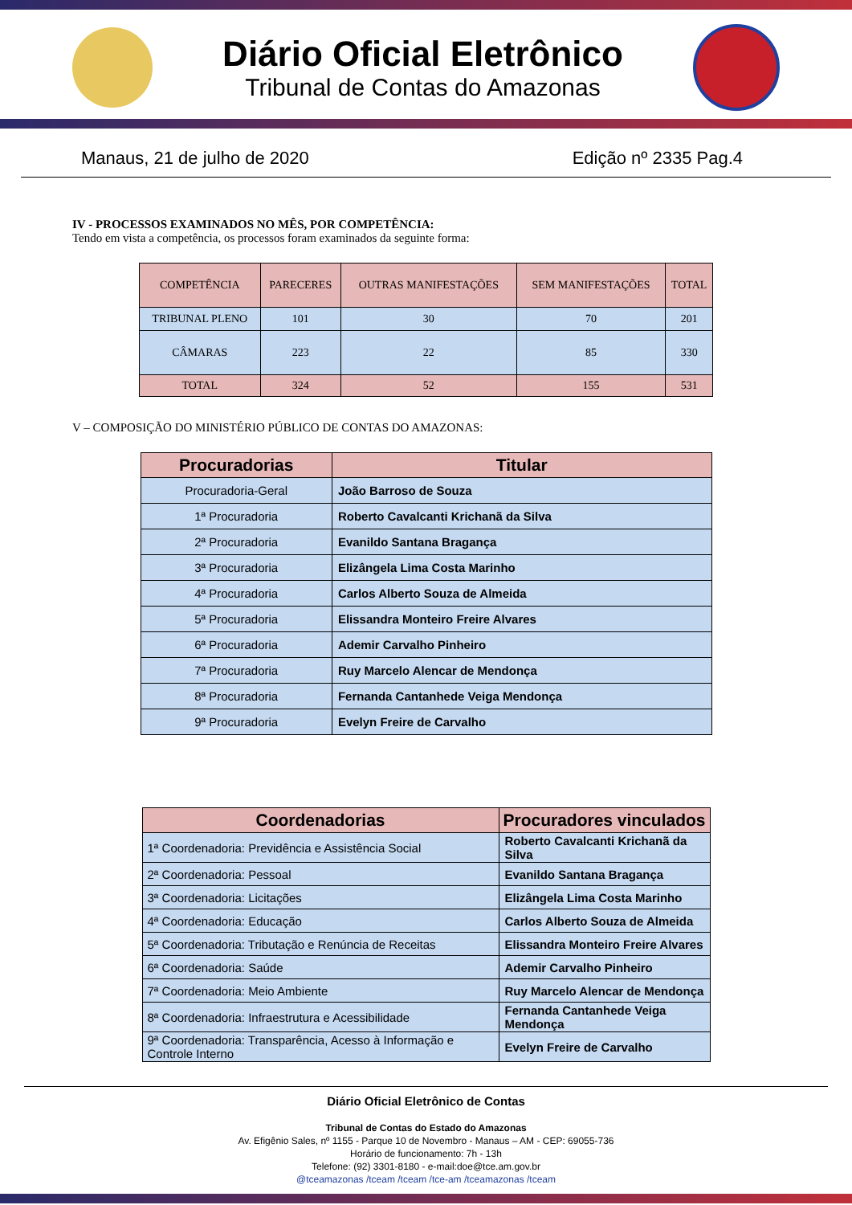Diário Oficial Eletrônico
Tribunal de Contas do Amazonas
Manaus, 21 de julho de 2020 Edição nº 2335 Pag.4
IV - PROCESSOS EXAMINADOS NO MÊS, POR COMPETÊNCIA:
Tendo em vista a competência, os processos foram examinados da seguinte forma:
| COMPETÊNCIA | PARECERES | OUTRAS MANIFESTAÇÕES | SEM MANIFESTAÇÕES | TOTAL |
| --- | --- | --- | --- | --- |
| TRIBUNAL PLENO | 101 | 30 | 70 | 201 |
| CÂMARAS | 223 | 22 | 85 | 330 |
| TOTAL | 324 | 52 | 155 | 531 |
V – COMPOSIÇÃO DO MINISTÉRIO PÚBLICO DE CONTAS DO AMAZONAS:
| Procuradorias | Titular |
| --- | --- |
| Procuradoria-Geral | João Barroso de Souza |
| 1ª Procuradoria | Roberto Cavalcanti Krichanã da Silva |
| 2ª Procuradoria | Evanildo Santana Bragança |
| 3ª Procuradoria | Elizângela Lima Costa Marinho |
| 4ª Procuradoria | Carlos Alberto Souza de Almeida |
| 5ª Procuradoria | Elissandra Monteiro Freire Alvares |
| 6ª Procuradoria | Ademir Carvalho Pinheiro |
| 7ª Procuradoria | Ruy Marcelo Alencar de Mendonça |
| 8ª Procuradoria | Fernanda Cantanhede Veiga Mendonça |
| 9ª Procuradoria | Evelyn Freire de Carvalho |
| Coordenadorias | Procuradores vinculados |
| --- | --- |
| 1ª Coordenadoria: Previdência e Assistência Social | Roberto Cavalcanti Krichanã da Silva |
| 2ª Coordenadoria: Pessoal | Evanildo Santana Bragança |
| 3ª Coordenadoria: Licitações | Elizângela Lima Costa Marinho |
| 4ª Coordenadoria: Educação | Carlos Alberto Souza de Almeida |
| 5ª Coordenadoria: Tributação e Renúncia de Receitas | Elissandra Monteiro Freire Alvares |
| 6ª Coordenadoria: Saúde | Ademir Carvalho Pinheiro |
| 7ª Coordenadoria: Meio Ambiente | Ruy Marcelo Alencar de Mendonça |
| 8ª Coordenadoria: Infraestrutura e Acessibilidade | Fernanda Cantanhede Veiga Mendonça |
| 9ª Coordenadoria: Transparência, Acesso à Informação e Controle Interno | Evelyn Freire de Carvalho |
Diário Oficial Eletrônico de Contas
Tribunal de Contas do Estado do Amazonas
Av. Efigênio Sales, nº 1155 - Parque 10 de Novembro - Manaus – AM - CEP: 69055-736
Horário de funcionamento: 7h - 13h
Telefone: (92) 3301-8180 - e-mail:doe@tce.am.gov.br
@tceamazonas /tceam /tceam /tce-am /tceamazonas /tceam